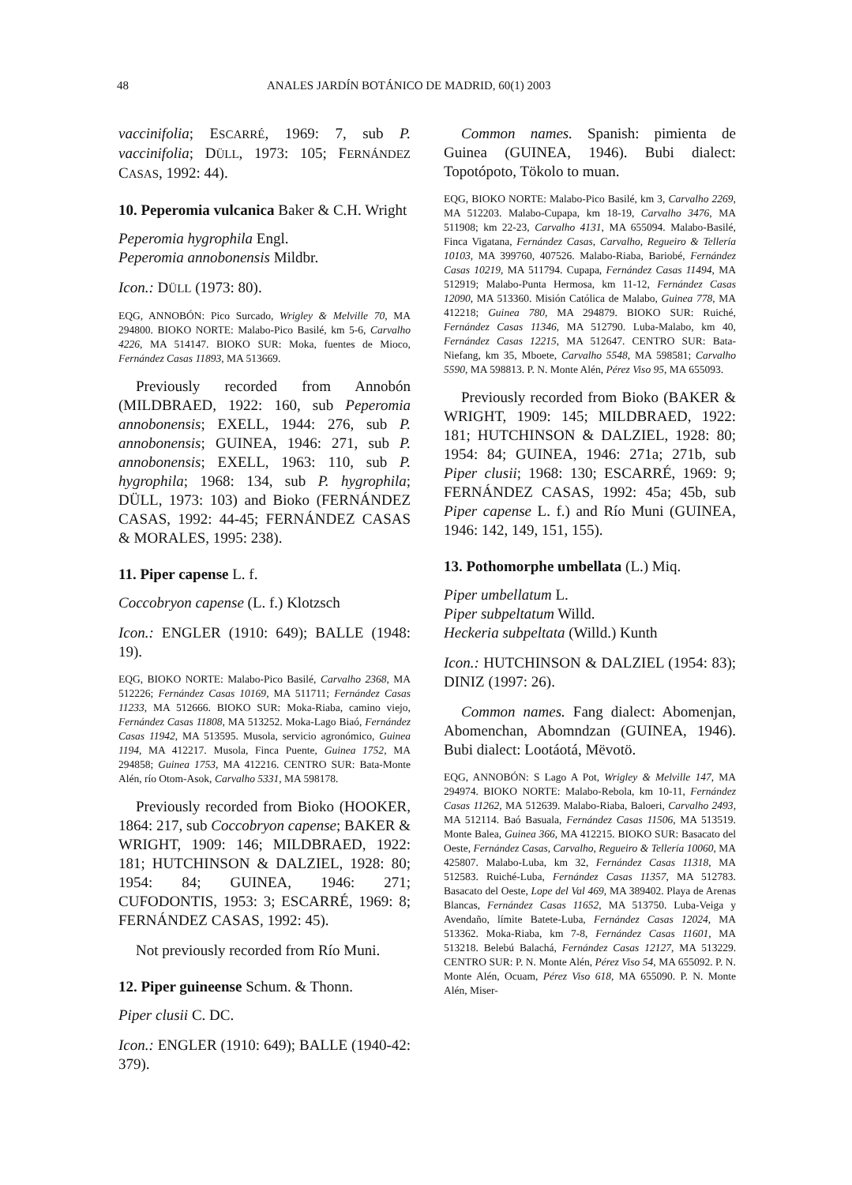48 ANALES JARDÍN BOTÁNICO DE MADRID, 60(1) 2003
vaccinifolia; ESCARRÉ, 1969: 7, sub P. vaccinifolia; DÜLL, 1973: 105; FERNÁNDEZ CASAS, 1992: 44).
10. Peperomia vulcanica Baker & C.H. Wright
Peperomia hygrophila Engl.
Peperomia annobonensis Mildbr.
Icon.: DÜLL (1973: 80).
EQG, ANNOBÓN: Pico Surcado, Wrigley & Melville 70, MA 294800. BIOKO NORTE: Malabo-Pico Basilé, km 5-6, Carvalho 4226, MA 514147. BIOKO SUR: Moka, fuentes de Mioco, Fernández Casas 11893, MA 513669.
Previously recorded from Annobón (MILDBRAED, 1922: 160, sub Peperomia annobonensis; EXELL, 1944: 276, sub P. annobonensis; GUINEA, 1946: 271, sub P. annobonensis; EXELL, 1963: 110, sub P. hygrophila; 1968: 134, sub P. hygrophila; DÜLL, 1973: 103) and Bioko (FERNÁNDEZ CASAS, 1992: 44-45; FERNÁNDEZ CASAS & MORALES, 1995: 238).
11. Piper capense L. f.
Coccobryon capense (L. f.) Klotzsch
Icon.: ENGLER (1910: 649); BALLE (1948: 19).
EQG, BIOKO NORTE: Malabo-Pico Basilé, Carvalho 2368, MA 512226; Fernández Casas 10169, MA 511711; Fernández Casas 11233, MA 512666. BIOKO SUR: Moka-Riaba, camino viejo, Fernández Casas 11808, MA 513252. Moka-Lago Biaó, Fernández Casas 11942, MA 513595. Musola, servicio agronómico, Guinea 1194, MA 412217. Musola, Finca Puente, Guinea 1752, MA 294858; Guinea 1753, MA 412216. CENTRO SUR: Bata-Monte Alén, río Otom-Asok, Carvalho 5331, MA 598178.
Previously recorded from Bioko (HOOKER, 1864: 217, sub Coccobryon capense; BAKER & WRIGHT, 1909: 146; MILDBRAED, 1922: 181; HUTCHINSON & DALZIEL, 1928: 80; 1954: 84; GUINEA, 1946: 271; CUFODONTIS, 1953: 3; ESCARRÉ, 1969: 8; FERNÁNDEZ CASAS, 1992: 45).
Not previously recorded from Río Muni.
12. Piper guineense Schum. & Thonn.
Piper clusii C. DC.
Icon.: ENGLER (1910: 649); BALLE (1940-42: 379).
Common names. Spanish: pimienta de Guinea (GUINEA, 1946). Bubi dialect: Topotópoto, Tökolo to muan.
EQG, BIOKO NORTE: Malabo-Pico Basilé, km 3, Carvalho 2269, MA 512203. Malabo-Cupapa, km 18-19, Carvalho 3476, MA 511908; km 22-23, Carvalho 4131, MA 655094. Malabo-Basilé, Finca Vigatana, Fernández Casas, Carvalho, Regueiro & Tellería 10103, MA 399760, 407526. Malabo-Riaba, Bariobé, Fernández Casas 10219, MA 511794. Cupapa, Fernández Casas 11494, MA 512919; Malabo-Punta Hermosa, km 11-12, Fernández Casas 12090, MA 513360. Misión Católica de Malabo, Guinea 778, MA 412218; Guinea 780, MA 294879. BIOKO SUR: Ruiché, Fernández Casas 11346, MA 512790. Luba-Malabo, km 40, Fernández Casas 12215, MA 512647. CENTRO SUR: Bata-Niefang, km 35, Mboete, Carvalho 5548, MA 598581; Carvalho 5590, MA 598813. P. N. Monte Alén, Pérez Viso 95, MA 655093.
Previously recorded from Bioko (BAKER & WRIGHT, 1909: 145; MILDBRAED, 1922: 181; HUTCHINSON & DALZIEL, 1928: 80; 1954: 84; GUINEA, 1946: 271a; 271b, sub Piper clusii; 1968: 130; ESCARRÉ, 1969: 9; FERNÁNDEZ CASAS, 1992: 45a; 45b, sub Piper capense L. f.) and Río Muni (GUINEA, 1946: 142, 149, 151, 155).
13. Pothomorphe umbellata (L.) Miq.
Piper umbellatum L.
Piper subpeltatum Willd.
Heckeria subpeltata (Willd.) Kunth
Icon.: HUTCHINSON & DALZIEL (1954: 83); DINIZ (1997: 26).
Common names. Fang dialect: Abomenjan, Abomenchan, Abomndzan (GUINEA, 1946). Bubi dialect: Lootáotá, Mëvotö.
EQG, ANNOBÓN: S Lago A Pot, Wrigley & Melville 147, MA 294974. BIOKO NORTE: Malabo-Rebola, km 10-11, Fernández Casas 11262, MA 512639. Malabo-Riaba, Baloeri, Carvalho 2493, MA 512114. Baó Basuala, Fernández Casas 11506, MA 513519. Monte Balea, Guinea 366, MA 412215. BIOKO SUR: Basacato del Oeste, Fernández Casas, Carvalho, Regueiro & Tellería 10060, MA 425807. Malabo-Luba, km 32, Fernández Casas 11318, MA 512583. Ruiché-Luba, Fernández Casas 11357, MA 512783. Basacato del Oeste, Lope del Val 469, MA 389402. Playa de Arenas Blancas, Fernández Casas 11652, MA 513750. Luba-Veiga y Avendaño, límite Batete-Luba, Fernández Casas 12024, MA 513362. Moka-Riaba, km 7-8, Fernández Casas 11601, MA 513218. Belebú Balachá, Fernández Casas 12127, MA 513229. CENTRO SUR: P. N. Monte Alén, Pérez Viso 54, MA 655092. P. N. Monte Alén, Ocuam, Pérez Viso 618, MA 655090. P. N. Monte Alén, Miser-